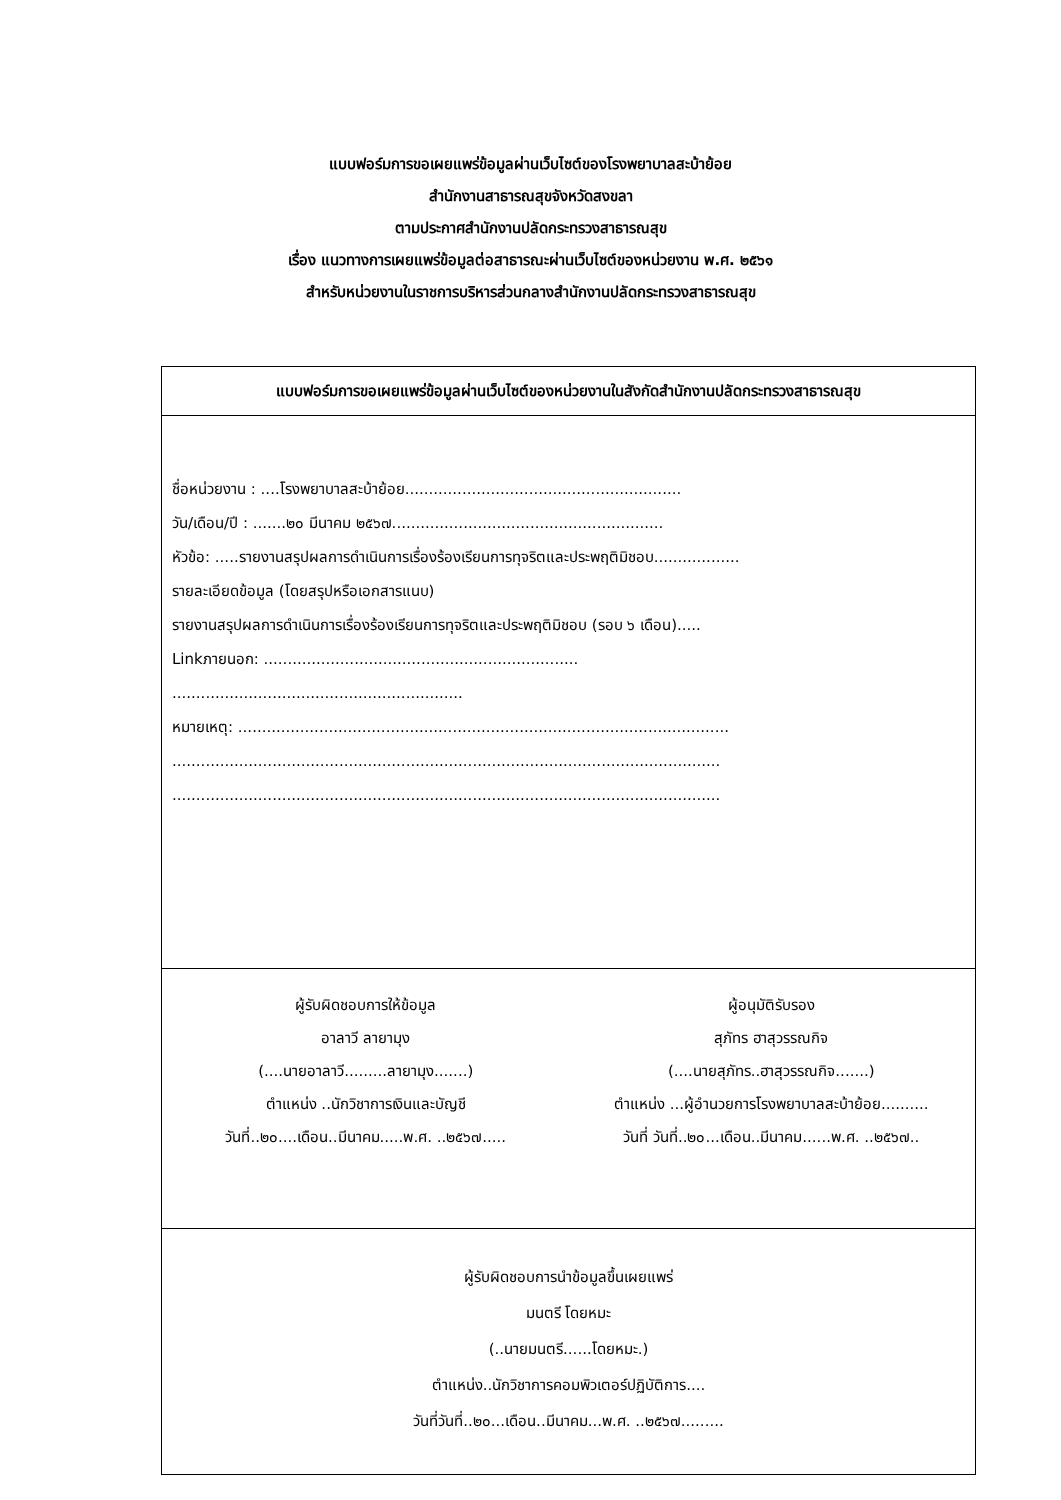แบบฟอร์มการขอเผยแพร่ข้อมูลผ่านเว็บไซต์ของโรงพยาบาลสะบ้าย้อย
สำนักงานสาธารณสุขจังหวัดสงขลา
ตามประกาศสำนักงานปลัดกระทรวงสาธารณสุข
เรื่อง แนวทางการเผยแพร่ข้อมูลต่อสาธารณะผ่านเว็บไซต์ของหน่วยงาน พ.ศ. ๒๕๖๑
สำหรับหน่วยงานในราชการบริหารส่วนกลางสำนักงานปลัดกระทรวงสาธารณสุข
| แบบฟอร์มการขอเผยแพร่ข้อมูลผ่านเว็บไซต์ของหน่วยงานในสังกัดสำนักงานปลัดกระทรวงสาธารณสุข |
| ชื่อหน่วยงาน : ....โรงพยาบาลสะบ้าย้อย.......................................................... วัน/เดือน/ปี : .......๒๐ มีนาคม ๒๕๖๗......................................................... หัวข้อ: .....รายงานสรุปผลการดำเนินการเรื่องร้องเรียนการทุจริตและประพฤติมิชอบ.................. รายละเอียดข้อมูล (โดยสรุปหรือเอกสารแนบ) รายงานสรุปผลการดำเนินการเรื่องร้องเรียนการทุจริตและประพฤติมิชอบ (รอบ ๖ เดือน)..... Linkภายนอก: .................................................................. ............................................................. หมายเหตุ: ....................................................................................................... ................................................................................................................... ................................................................................................................... |
| ผู้รับผิดชอบการให้ข้อมูล อาลาวี ลายามุง (....นายอาลาวี.........ลายามุง.......) ตำแหน่ง ..นักวิชาการเงินและบัญชี วันที่..๒๐....เดือน..มีนาคม.....พ.ศ. ..๒๕๖๗..... ผู้อนุมัติรับรอง สุภัทร ฮาสุวรรณกิจ (....นายสุภัทร..ฮาสุวรรณกิจ.......) ตำแหน่ง ...ผู้อำนวยการโรงพยาบาลสะบ้าย้อย.......... วันที่ วันที่..๒๐...เดือน..มีนาคม......พ.ศ. ..๒๕๖๗.. |
| ผู้รับผิดชอบการนำข้อมูลขึ้นเผยแพร่ มนตรี โดยหมะ (..นายมนตรี......โดยหมะ.) ตำแหน่ง..นักวิชาการคอมพิวเตอร์ปฏิบัติการ.... วันที่วันที่..๒๐...เดือน..มีนาคม...พ.ศ. ..๒๕๖๗......... |